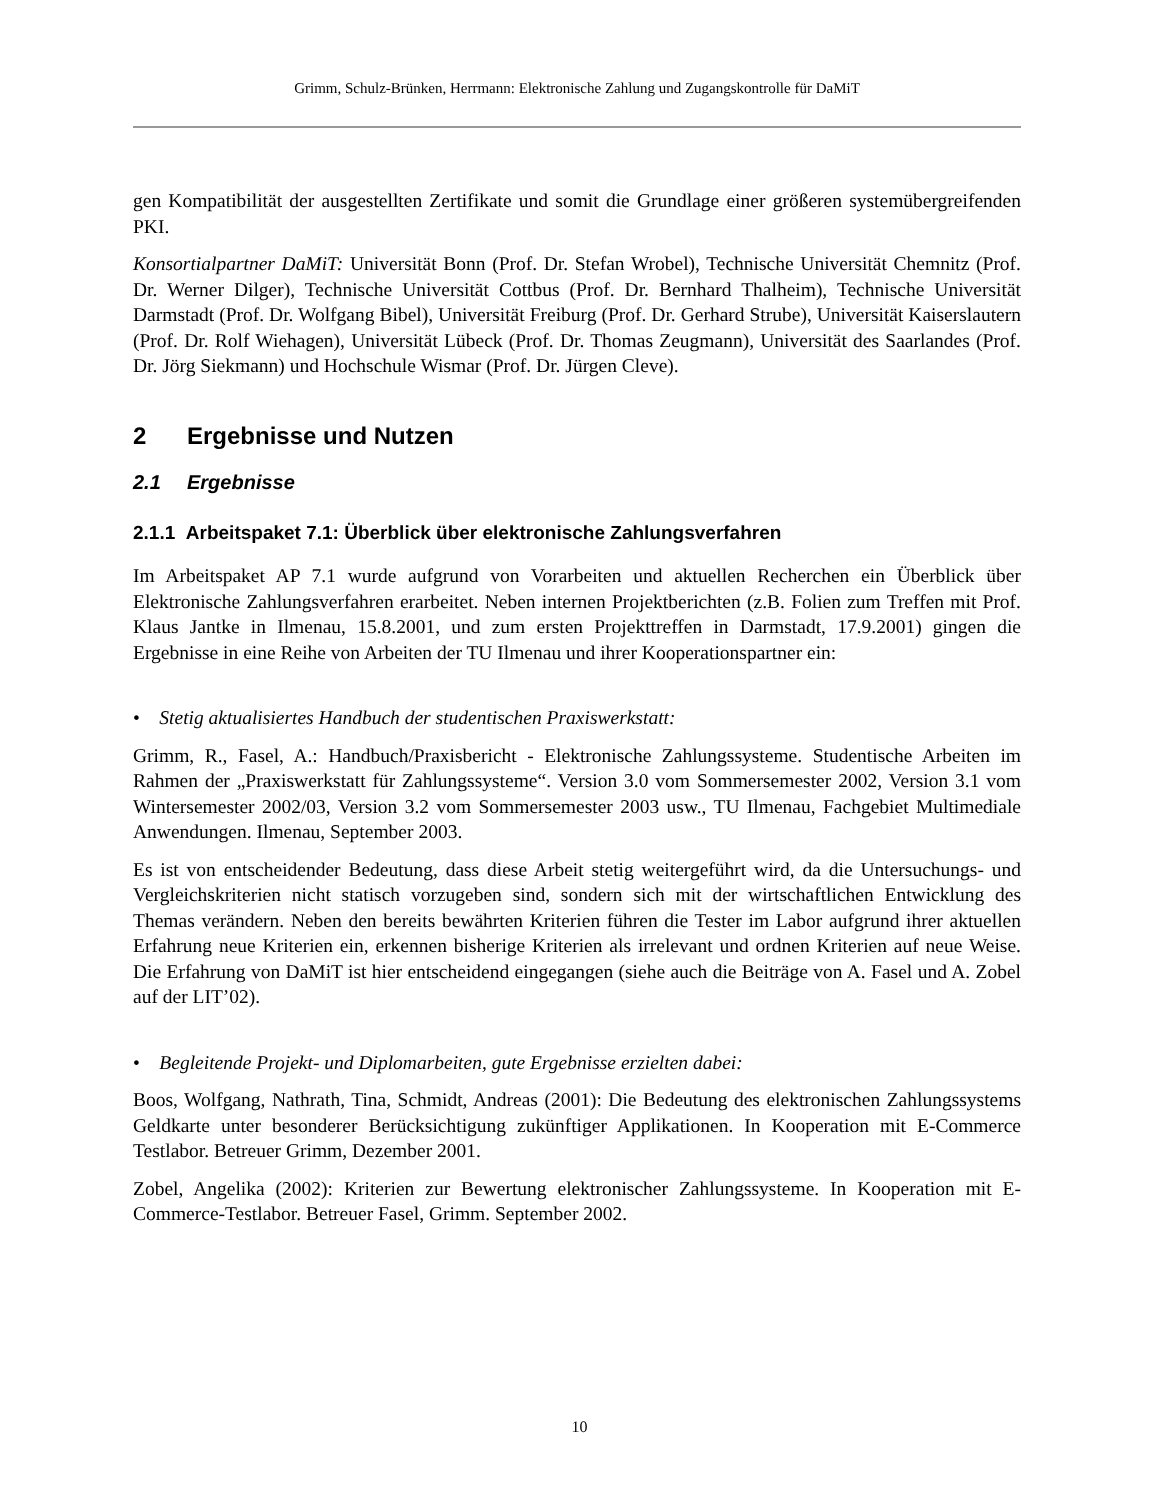Grimm, Schulz-Brünken, Herrmann: Elektronische Zahlung und Zugangskontrolle für DaMiT
gen Kompatibilität der ausgestellten Zertifikate und somit die Grundlage einer größeren system­übergreifenden PKI.
Konsortialpartner DaMiT: Universität Bonn (Prof. Dr. Stefan Wrobel), Technische Universität Chemnitz (Prof. Dr. Werner Dilger), Technische Universität Cottbus (Prof. Dr. Bernhard Thal­heim), Technische Universität Darmstadt (Prof. Dr. Wolfgang Bibel), Universität Freiburg (Prof. Dr. Gerhard Strube), Universität Kaiserslautern (Prof. Dr. Rolf Wiehagen), Universität Lübeck (Prof. Dr. Thomas Zeugmann), Universität des Saarlandes (Prof. Dr. Jörg Siekmann) und Hoch­schule Wismar (Prof. Dr. Jürgen Cleve).
2 Ergebnisse und Nutzen
2.1 Ergebnisse
2.1.1 Arbeitspaket 7.1: Überblick über elektronische Zahlungsverfahren
Im Arbeitspaket AP 7.1 wurde aufgrund von Vorarbeiten und aktuellen Recherchen ein Über­blick über Elektronische Zahlungsverfahren erarbeitet. Neben internen Projektberichten (z.B. Folien zum Treffen mit Prof. Klaus Jantke in Ilmenau, 15.8.2001, und zum ersten Projekttreffen in Darmstadt, 17.9.2001) gingen die Ergebnisse in eine Reihe von Arbeiten der TU Ilmenau und ihrer Kooperationspartner ein:
• Stetig aktualisiertes Handbuch der studentischen Praxiswerkstatt:
Grimm, R., Fasel, A.: Handbuch/Praxisbericht - Elektronische Zahlungssysteme. Studentische Arbeiten im Rahmen der „Praxiswerkstatt für Zahlungssysteme“. Version 3.0 vom Sommerse­mester 2002, Version 3.1 vom Wintersemester 2002/03, Version 3.2 vom Sommersemester 2003 usw., TU Ilmenau, Fachgebiet Multimediale Anwendungen. Ilmenau, September 2003.
Es ist von entscheidender Bedeutung, dass diese Arbeit stetig weitergeführt wird, da die Untersu­chungs- und Vergleichskriterien nicht statisch vorzugeben sind, sondern sich mit der wirtschaftli­chen Entwicklung des Themas verändern. Neben den bereits bewährten Kriterien führen die Tes­ter im Labor aufgrund ihrer aktuellen Erfahrung neue Kriterien ein, erkennen bisherige Kriterien als irrelevant und ordnen Kriterien auf neue Weise. Die Erfahrung von DaMiT ist hier entschei­dend eingegangen (siehe auch die Beiträge von A. Fasel und A. Zobel auf der LIT’02).
• Begleitende Projekt- und Diplomarbeiten, gute Ergebnisse erzielten dabei:
Boos, Wolfgang, Nathrath, Tina, Schmidt, Andreas (2001): Die Bedeutung des elektronischen Zahlungssystems Geldkarte unter besonderer Berücksichtigung zukünftiger Applikationen. In Kooperation mit E-Commerce Testlabor. Betreuer Grimm, Dezember 2001.
Zobel, Angelika (2002): Kriterien zur Bewertung elektronischer Zahlungssysteme. In Kooperati­on mit E-Commerce-Testlabor. Betreuer Fasel, Grimm. September 2002.
10